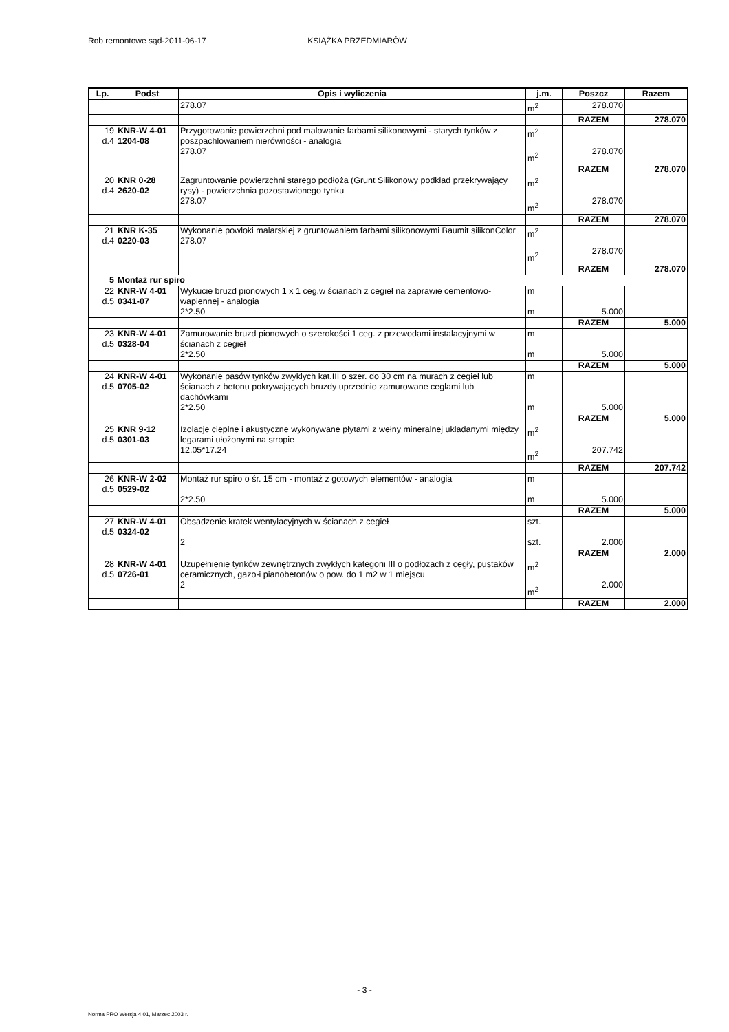Rob remontowe sąd-2011-06-17 KSIĄŻKA PRZEDMIARÓW
| Lp. | Podst | Opis i wyliczenia | j.m. | Poszcz | Razem |
| --- | --- | --- | --- | --- | --- |
| | | 278.07 | m<sup>2</sup> | 278.070 | |
| | | | | RAZEM | 278.070 |
| 19 d.4 | KNR-W 4-01 1204-08 | Przygotowanie powierzchni pod malowanie farbami silikonowymi - starych tynków z poszpachlowaniem nierówności - analogia 278.07 | m<sup>2</sup> m<sup>2</sup> | 278.070 | |
| | | | | RAZEM | 278.070 |
| 20 d.4 | KNR 0-28 2620-02 | Zagruntowanie powierzchni starego podłoża (Grunt Silikonowy podkład przekrywający rysy) - powierzchnia pozostawionego tynku 278.07 | m<sup>2</sup> m<sup>2</sup> | 278.070 | |
| | | | | RAZEM | 278.070 |
| 21 d.4 | KNR K-35 0220-03 | Wykonanie powłoki malarskiej z gruntowaniem farbami silikonowymi Baumit silikonColor 278.07 | m<sup>2</sup> m<sup>2</sup> | 278.070 | |
| | | | | RAZEM | 278.070 |
| 5 | Montaż rur spiro | | | | |
| 22 d.5 | KNR-W 4-01 0341-07 | Wykucie bruzd pionowych 1 x 1 ceg.w ścianach z cegieł na zaprawie cementowo-wapiennej - analogia 2*2.50 | m m | 5.000 | |
| | | | | RAZEM | 5.000 |
| 23 d.5 | KNR-W 4-01 0328-04 | Zamurowanie bruzd pionowych o szerokości 1 ceg. z przewodami instalacyjnymi w ścianach z cegieł 2*2.50 | m m | 5.000 | |
| | | | | RAZEM | 5.000 |
| 24 d.5 | KNR-W 4-01 0705-02 | Wykonanie pasów tynków zwykłych kat.III o szer. do 30 cm na murach z cegieł lub ścianach z betonu pokrywających bruzdy uprzednio zamurowane cegłami lub dachówkami 2*2.50 | m m | 5.000 | |
| | | | | RAZEM | 5.000 |
| 25 d.5 | KNR 9-12 0301-03 | Izolacje cieplne i akustyczne wykonywane płytami z wełny mineralnej układanymi między legarami ułożonymi na stropie 12.05*17.24 | m<sup>2</sup> m<sup>2</sup> | 207.742 | |
| | | | | RAZEM | 207.742 |
| 26 d.5 | KNR-W 2-02 0529-02 | Montaż rur spiro o śr. 15 cm - montaż z gotowych elementów - analogia 2*2.50 | m m | 5.000 | |
| | | | | RAZEM | 5.000 |
| 27 d.5 | KNR-W 4-01 0324-02 | Obsadzenie kratek wentylacyjnych w ścianach z cegieł 2 | szt. szt. | 2.000 | |
| | | | | RAZEM | 2.000 |
| 28 d.5 | KNR-W 4-01 0726-01 | Uzupełnienie tynków zewnętrznych zwykłych kategorii III o podłożach z cegły, pustaków ceramicznych, gazo-i pianobetonów o pow. do 1 m2 w 1 miejscu 2 | m<sup>2</sup> m<sup>2</sup> | 2.000 | |
| | | | | RAZEM | 2.000 |
- 3 -
Norma PRO Wersja 4.01, Marzec 2003 r.